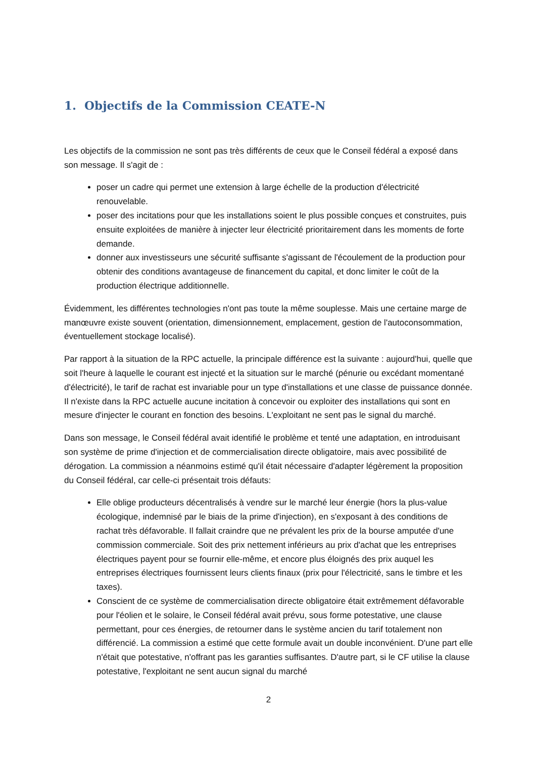1. Objectifs de la Commission CEATE-N
Les objectifs de la commission ne sont pas très différents de ceux que le Conseil fédéral a exposé dans son message. Il s'agit de :
poser un cadre qui permet une extension à large échelle de la production d'électricité renouvelable.
poser des incitations pour que les installations soient le plus possible conçues et construites, puis ensuite exploitées de manière à injecter leur électricité prioritairement dans les moments de forte demande.
donner aux investisseurs une sécurité suffisante s'agissant de l'écoulement de la production pour obtenir des conditions avantageuse de financement du capital, et donc limiter le coût de la production électrique additionnelle.
Évidemment, les différentes technologies n'ont pas toute la même souplesse. Mais une certaine marge de manœuvre existe souvent (orientation, dimensionnement, emplacement, gestion de l'autoconsommation, éventuellement stockage localisé).
Par rapport à la situation de la RPC actuelle, la principale différence est la suivante : aujourd'hui, quelle que soit l'heure à laquelle le courant est injecté et la situation sur le marché (pénurie ou excédant momentané d'électricité), le tarif de rachat est invariable pour un type d'installations et une classe de puissance donnée. Il n'existe dans la RPC actuelle aucune incitation à concevoir ou exploiter des installations qui sont en mesure d'injecter le courant en fonction des besoins. L'exploitant ne sent pas le signal du marché.
Dans son message, le Conseil fédéral avait identifié le problème et tenté une adaptation, en introduisant son système de prime d'injection et de commercialisation directe obligatoire, mais avec possibilité de dérogation. La commission a néanmoins estimé qu'il était nécessaire d'adapter légèrement la proposition du Conseil fédéral, car celle-ci présentait trois défauts:
Elle oblige producteurs décentralisés à vendre sur le marché leur énergie (hors la plus-value écologique, indemnisé par le biais de la prime d'injection), en s'exposant à des conditions de rachat très défavorable. Il fallait craindre que ne prévalent les prix de la bourse amputée d'une commission commerciale. Soit des prix nettement inférieurs au prix d'achat que les entreprises électriques payent pour se fournir elle-même, et encore plus éloignés des prix auquel les entreprises électriques fournissent leurs clients finaux (prix pour l'électricité, sans le timbre et les taxes).
Conscient de ce système de commercialisation directe obligatoire était extrêmement défavorable pour l'éolien et le solaire, le Conseil fédéral avait prévu, sous forme potestative, une clause permettant, pour ces énergies, de retourner dans le système ancien du tarif totalement non différencié. La commission a estimé que cette formule avait un double inconvénient. D'une part elle n'était que potestative, n'offrant pas les garanties suffisantes. D'autre part, si le CF utilise la clause potestative, l'exploitant ne sent aucun signal du marché
2